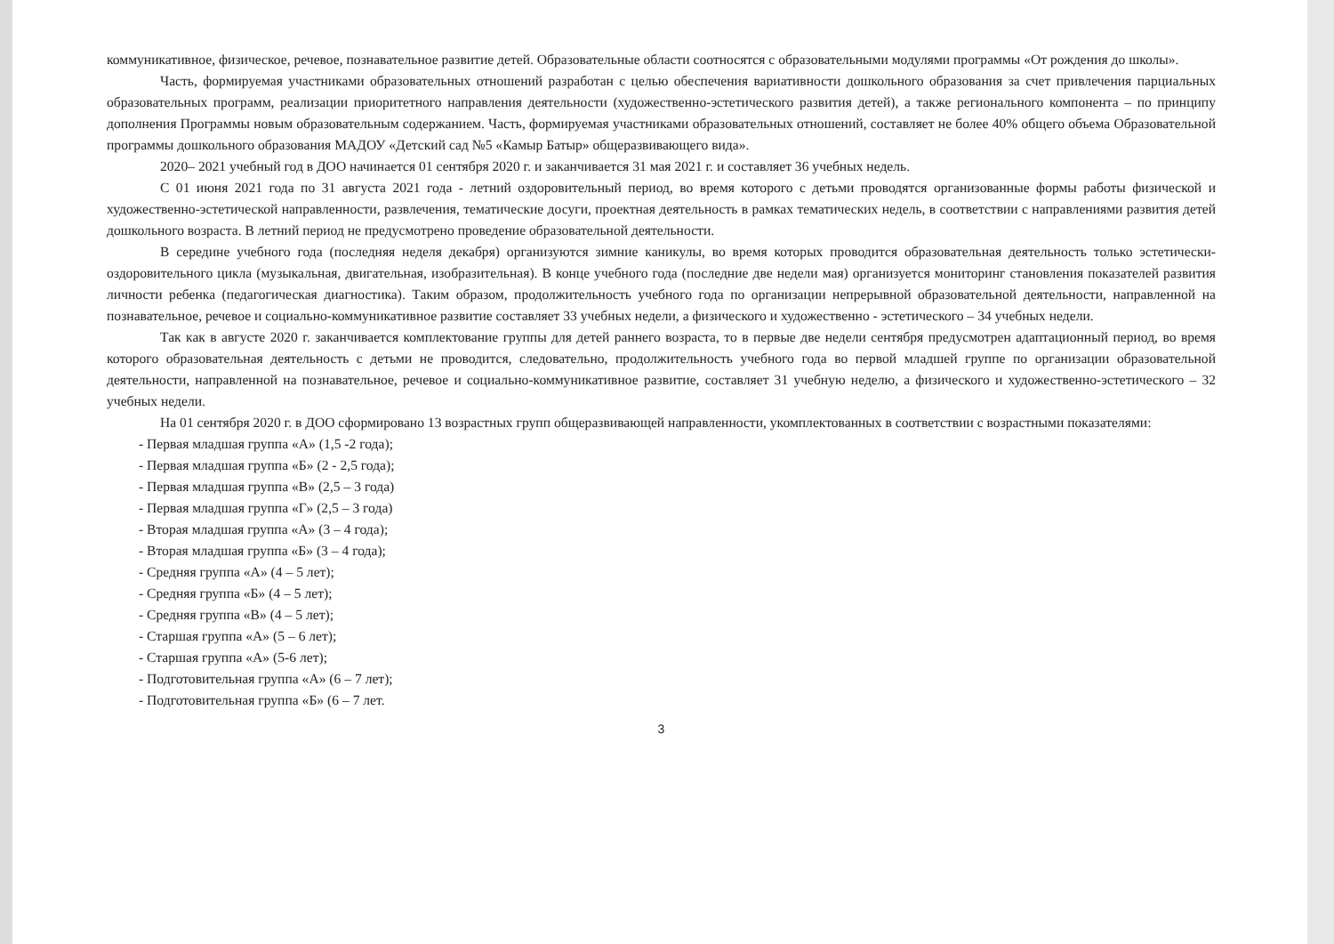коммуникативное, физическое, речевое, познавательное развитие детей. Образовательные области соотносятся с образовательными модулями программы «От рождения до школы».
Часть, формируемая участниками образовательных отношений разработан с целью обеспечения вариативности дошкольного образования за счет привлечения парциальных образовательных программ, реализации приоритетного направления деятельности (художественно-эстетического развития детей), а также регионального компонента – по принципу дополнения Программы новым образовательным содержанием. Часть, формируемая участниками образовательных отношений, составляет не более 40% общего объема Образовательной программы дошкольного образования МАДОУ «Детский сад №5 «Камыр Батыр» общеразвивающего вида».
2020– 2021 учебный год в ДОО начинается 01 сентября 2020 г. и заканчивается 31 мая 2021 г. и составляет 36 учебных недель.
С 01 июня 2021 года по 31 августа 2021 года - летний оздоровительный период, во время которого с детьми проводятся организованные формы работы физической и художественно-эстетической направленности, развлечения, тематические досуги, проектная деятельность в рамках тематических недель, в соответствии с направлениями развития детей дошкольного возраста. В летний период не предусмотрено проведение образовательной деятельности.
В середине учебного года (последняя неделя декабря) организуются зимние каникулы, во время которых проводится образовательная деятельность только эстетически-оздоровительного цикла (музыкальная, двигательная, изобразительная). В конце учебного года (последние две недели мая) организуется мониторинг становления показателей развития личности ребенка (педагогическая диагностика). Таким образом, продолжительность учебного года по организации непрерывной образовательной деятельности, направленной на познавательное, речевое и социально-коммуникативное развитие составляет 33 учебных недели, а физического и художественно - эстетического – 34 учебных недели.
Так как в августе 2020 г. заканчивается комплектование группы для детей раннего возраста, то в первые две недели сентября предусмотрен адаптационный период, во время которого образовательная деятельность с детьми не проводится, следовательно, продолжительность учебного года во первой младшей группе по организации образовательной деятельности, направленной на познавательное, речевое и социально-коммуникативное развитие, составляет 31 учебную неделю, а физического и художественно-эстетического – 32 учебных недели.
На 01 сентября 2020 г. в ДОО сформировано 13 возрастных групп общеразвивающей направленности, укомплектованных в соответствии с возрастными показателями:
- Первая младшая группа «А» (1,5 -2 года);
- Первая младшая группа «Б» (2 - 2,5 года);
- Первая младшая группа «В» (2,5 – 3 года)
- Первая младшая группа «Г» (2,5 – 3 года)
- Вторая младшая группа «А» (3 – 4 года);
- Вторая младшая группа «Б» (3 – 4 года);
- Средняя группа «А» (4 – 5 лет);
- Средняя группа «Б» (4 – 5 лет);
- Средняя группа «В» (4 – 5 лет);
- Старшая группа «А» (5 – 6 лет);
- Старшая группа «А» (5-6 лет);
- Подготовительная группа «А» (6 – 7 лет);
- Подготовительная группа «Б» (6 – 7 лет.
3